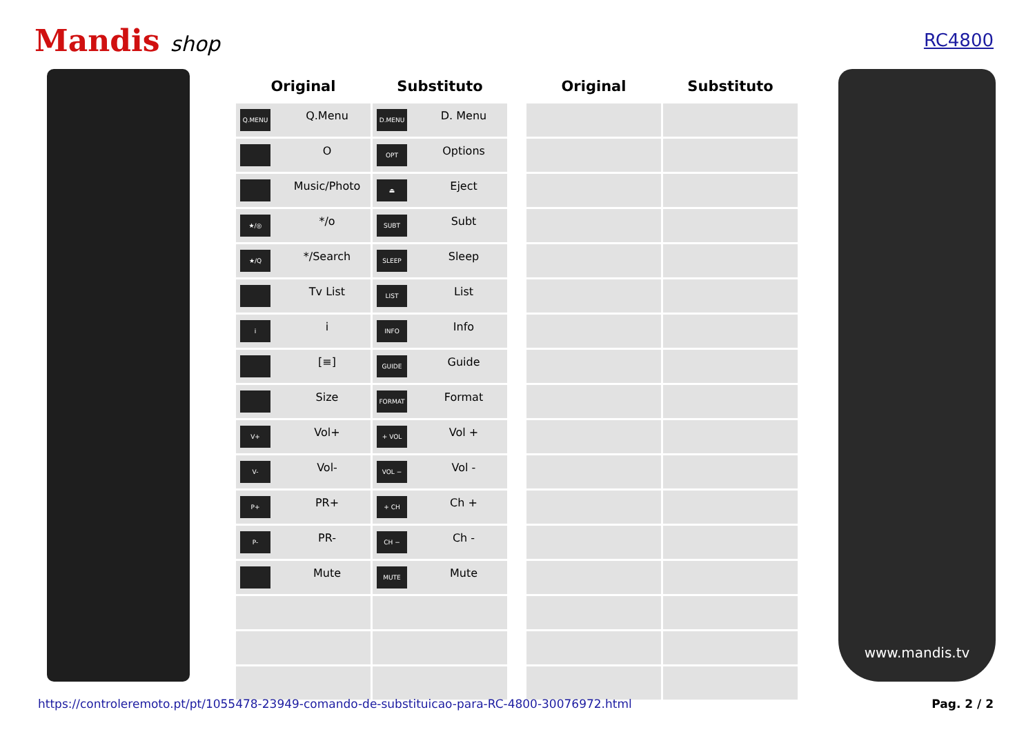Mandis shop
RC4800
| Original | Substituto | | Original | Substituto |
| --- | --- | --- | --- | --- |
| Q.MENU Q.Menu | D.MENU D. Menu | | | |
| O | OPT Options | | | |
| Music/Photo | ⏏ Eject | | | |
| ★/◎ */o | SUBT Subt | | | |
| ★/Q */Search | SLEEP Sleep | | | |
| Tv List | LIST List | | | |
| i i | INFO Info | | | |
| [≡] | GUIDE Guide | | | |
| Size | FORMAT Format | | | |
| V+ Vol+ | + VOL Vol + | | | |
| V- Vol- | VOL − Vol - | | | |
| P+ PR+ | + CH Ch + | | | |
| P- PR- | CH − Ch - | | | |
| Mute | MUTE Mute | | | |
www.mandis.tv
https://controleremoto.pt/pt/1055478-23949-comando-de-substituicao-para-RC-4800-30076972.html Pag. 2 / 2